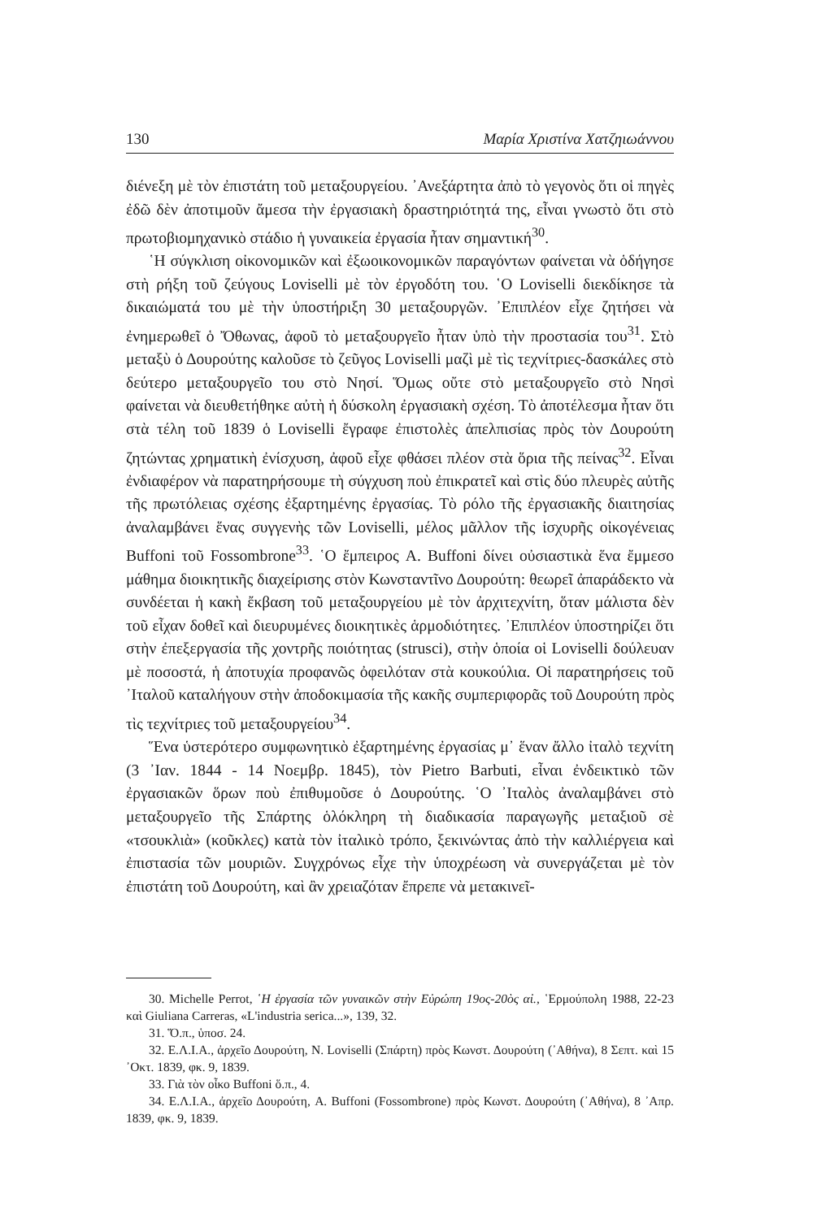130 Μαρία Χριστίνα Χατζηιωάννου
διένεξη μὲ τὸν ἐπιστάτη τοῦ μεταξουργείου. ᾿Ανεξάρτητα ἀπὸ τὸ γεγονὸς ὅτι οἱ πηγὲς ἐδῶ δὲν ἀποτιμοῦν ἄμεσα τὴν ἐργασιακὴ δραστηριότητά της, εἶναι γνωστὸ ὅτι στὸ πρωτοβιομηχανικὸ στάδιο ἡ γυναικεία ἐργασία ἦταν σημαντική<sup>30</sup>.
῾Η σύγκλιση οἰκονομικῶν καὶ ἐξωοικονομικῶν παραγόντων φαίνεται νὰ ὁδήγησε στὴ ρήξη τοῦ ζεύγους Loviselli μὲ τὸν ἐργοδότη του. ῾Ο Loviselli διεκδίκησε τὰ δικαιώματά του μὲ τὴν ὑποστήριξη 30 μεταξουργῶν. ᾿Επιπλέον εἶχε ζητήσει νὰ ἐνημερωθεῖ ὁ Ὄθωνας, ἀφοῦ τὸ μεταξουργεῖο ἦταν ὑπὸ τὴν προστασία του<sup>31</sup>. Στὸ μεταξὺ ὁ Δουρούτης καλοῦσε τὸ ζεῦγος Loviselli μαζὶ μὲ τὶς τεχνίτριες-δασκάλες στὸ δεύτερο μεταξουργεῖο του στὸ Νησί. Ὅμως οὔτε στὸ μεταξουργεῖο στὸ Νησὶ φαίνεται νὰ διευθετήθηκε αὐτὴ ἡ δύσκολη ἐργασιακὴ σχέση. Τὸ ἀποτέλεσμα ἦταν ὅτι στὰ τέλη τοῦ 1839 ὁ Loviselli ἔγραφε ἐπιστολὲς ἀπελπισίας πρὸς τὸν Δουρούτη ζητώντας χρηματικὴ ἐνίσχυση, ἀφοῦ εἶχε φθάσει πλέον στὰ ὅρια τῆς πείνας<sup>32</sup>. Εἶναι ἐνδιαφέρον νὰ παρατηρήσουμε τὴ σύγχυση ποὺ ἐπικρατεῖ καὶ στὶς δύο πλευρὲς αὐτῆς τῆς πρωτόλειας σχέσης ἐξαρτημένης ἐργασίας. Τὸ ρόλο τῆς ἐργασιακῆς διαιτησίας ἀναλαμβάνει ἕνας συγγενὴς τῶν Loviselli, μέλος μᾶλλον τῆς ἰσχυρῆς οἰκογένειας Buffoni τοῦ Fossombrone<sup>33</sup>. ῾Ο ἔμπειρος A. Buffoni δίνει οὐσιαστικὰ ἕνα ἔμμεσο μάθημα διοικητικῆς διαχείρισης στὸν Κωνσταντῖνο Δουρούτη: θεωρεῖ ἀπαράδεκτο νὰ συνδέεται ἡ κακὴ ἔκβαση τοῦ μεταξουργείου μὲ τὸν ἀρχιτεχνίτη, ὅταν μάλιστα δὲν τοῦ εἶχαν δοθεῖ καὶ διευρυμένες διοικητικὲς ἁρμοδιότητες. ᾿Επιπλέον ὑποστηρίζει ὅτι στὴν ἐπεξεργασία τῆς χοντρῆς ποιότητας (strusci), στὴν ὁποία οἱ Loviselli δούλευαν μὲ ποσοστά, ἡ ἀποτυχία προφανῶς ὀφειλόταν στὰ κουκούλια. Οἱ παρατηρήσεις τοῦ ᾿Ιταλοῦ καταλήγουν στὴν ἀποδοκιμασία τῆς κακῆς συμπεριφορᾶς τοῦ Δουρούτη πρὸς τὶς τεχνίτριες τοῦ μεταξουργείου<sup>34</sup>.
Ἕνα ὑστερότερο συμφωνητικὸ ἐξαρτημένης ἐργασίας μ᾿ ἕναν ἄλλο ἰταλὸ τεχνίτη (3 ᾿Ιαν. 1844 - 14 Νοεμβρ. 1845), τὸν Pietro Barbuti, εἶναι ἐνδεικτικὸ τῶν ἐργασιακῶν ὅρων ποὺ ἐπιθυμοῦσε ὁ Δουρούτης. ῾Ο ᾿Ιταλὸς ἀναλαμβάνει στὸ μεταξουργεῖο τῆς Σπάρτης ὁλόκληρη τὴ διαδικασία παραγωγῆς μεταξιοῦ σὲ «τσουκλιὰ» (κοῦκλες) κατὰ τὸν ἰταλικὸ τρόπο, ξεκινώντας ἀπὸ τὴν καλλιέργεια καὶ ἐπιστασία τῶν μουριῶν. Συγχρόνως εἶχε τὴν ὑποχρέωση νὰ συνεργάζεται μὲ τὸν ἐπιστάτη τοῦ Δουρούτη, καὶ ἂν χρειαζόταν ἔπρεπε νὰ μετακινεῖ-
30. Michelle Perrot, ῾Η ἐργασία τῶν γυναικῶν στὴν Εὐρώπη 19ος-20ὸς αἰ., ῾Ερμούπολη 1988, 22-23 καὶ Giuliana Carreras, «L'industria serica...», 139, 32.
31. Ὅ.π., ὑποσ. 24.
32. Ε.Λ.Ι.Α., ἀρχεῖο Δουρούτη, N. Loviselli (Σπάρτη) πρὸς Κωνστ. Δουρούτη (᾿Αθήνα), 8 Σεπτ. καὶ 15 ᾿Οκτ. 1839, φκ. 9, 1839.
33. Γιὰ τὸν οἶκο Buffoni ὅ.π., 4.
34. Ε.Λ.Ι.Α., ἀρχεῖο Δουρούτη, A. Buffoni (Fossombrone) πρὸς Κωνστ. Δουρούτη (᾿Αθήνα), 8 ᾿Απρ. 1839, φκ. 9, 1839.